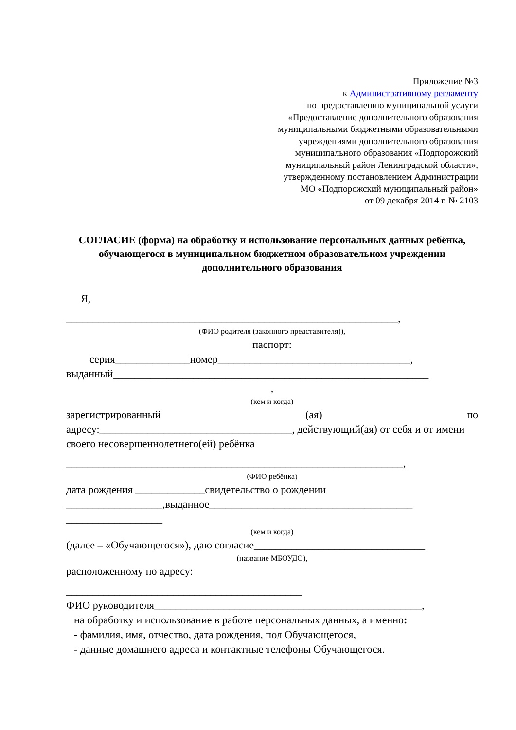Приложение №3
к Административному регламенту
по предоставлению муниципальной услуги
«Предоставление дополнительного образования
муниципальными бюджетными образовательными
учреждениями дополнительного образования
муниципального образования «Подпорожский
муниципальный район Ленинградской области»,
утвержденному постановлением Администрации
МО «Подпорожский муниципальный район»
от 09 декабря 2014 г. № 2103
СОГЛАСИЕ (форма) на обработку и использование персональных данных ребёнка, обучающегося в муниципальном бюджетном образовательном учреждении дополнительного образования
Я,
______________________________________________________________,
(ФИО родителя (законного представителя)),
паспорт:
серия______________номер____________________________________,
выданный___________________________________________________________
,
(кем и когда)
зарегистрированный (ая) по
адресу:____________________________________, действующий(ая) от себя и от имени своего несовершеннолетнего(ей) ребёнка
_______________________________________________________________,
(ФИО ребёнка)
дата рождения _____________свидетельство о рождении
__________________,выданное______________________________________
__________________
(кем и когда)
(далее – «Обучающегося»), даю согласие________________________________
(название МБОУДО),
расположенному по адресу:
____________________________________________
ФИО руководителя__________________________________________________,
на обработку и использование в работе персональных данных, а именно:
- фамилия, имя, отчество, дата рождения, пол Обучающегося,
- данные домашнего адреса и контактные телефоны Обучающегося.